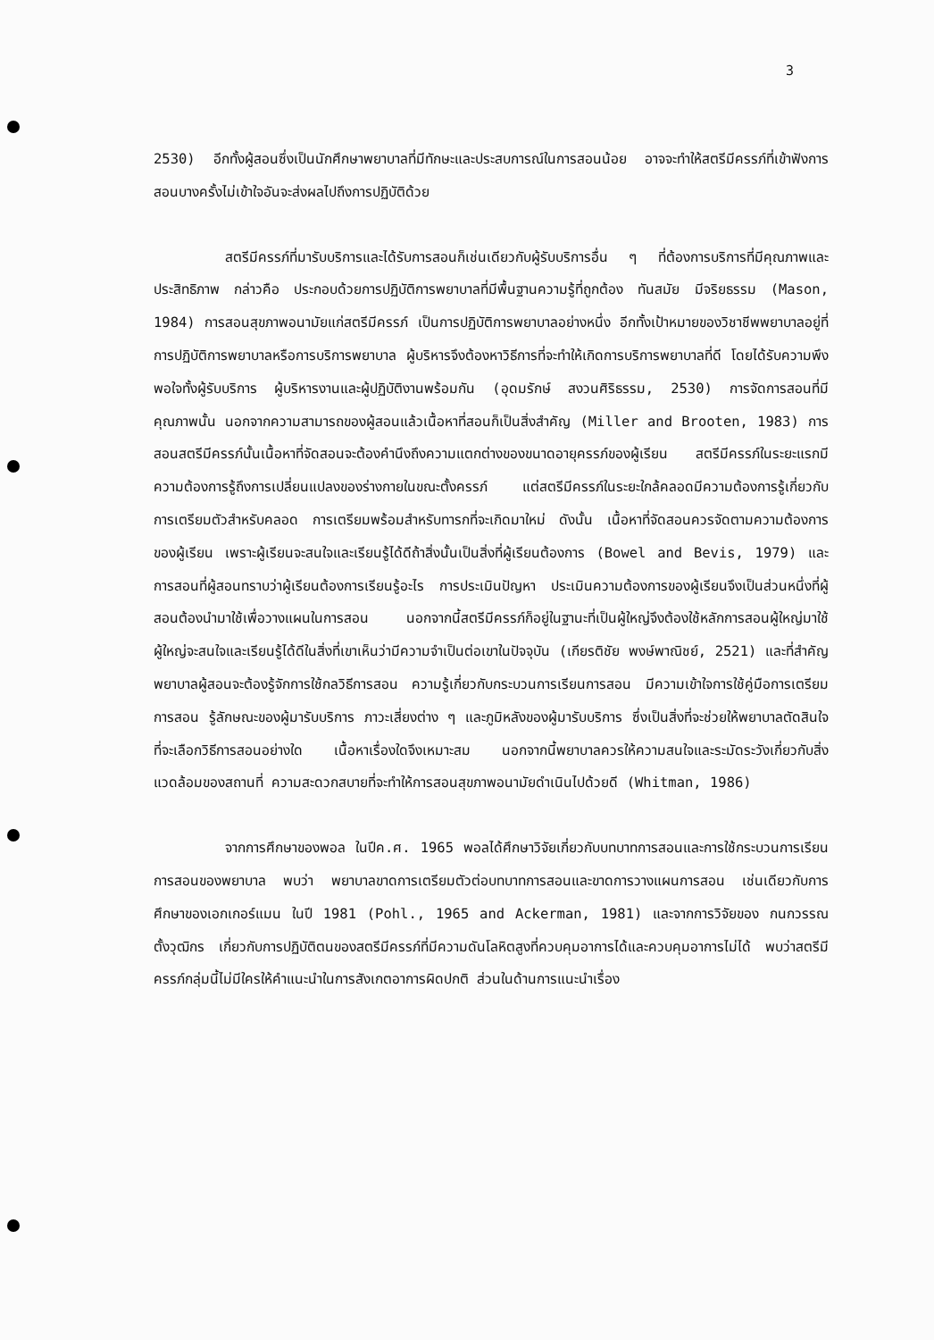3
2530) อีกทั้งผู้สอนซึ่งเป็นนักศึกษาพยาบาลที่มีทักษะและประสบการณ์ในการสอนน้อย อาจจะทำให้สตรีมีครรภ์ที่เข้าฟังการสอนบางครั้งไม่เข้าใจอันจะส่งผลไปถึงการปฏิบัติด้วย
สตรีมีครรภ์ที่มารับบริการและได้รับการสอนก็เช่นเดียวกับผู้รับบริการอื่น ๆ ที่ต้องการบริการที่มีคุณภาพและประสิทธิภาพ กล่าวคือ ประกอบด้วยการปฏิบัติการพยาบาลที่มีพื้นฐานความรู้ที่ถูกต้อง ทันสมัย มีจริยธรรม (Mason, 1984) การสอนสุขภาพอนามัยแก่สตรีมีครรภ์ เป็นการปฏิบัติการพยาบาลอย่างหนึ่ง อีกทั้งเป้าหมายของวิชาชีพพยาบาลอยู่ที่การปฏิบัติการพยาบาลหรือการบริการพยาบาล ผู้บริหารจึงต้องหาวิธีการที่จะทำให้เกิดการบริการพยาบาลที่ดี โดยได้รับความพึงพอใจทั้งผู้รับบริการ ผู้บริหารงานและผู้ปฏิบัติงานพร้อมกัน (อุดมรักษ์ สงวนศิริธรรม, 2530) การจัดการสอนที่มีคุณภาพนั้น นอกจากความสามารถของผู้สอนแล้วเนื้อหาที่สอนก็เป็นสิ่งสำคัญ (Miller and Brooten, 1983) การสอนสตรีมีครรภ์นั้นเนื้อหาที่จัดสอนจะต้องคำนึงถึงความแตกต่างของขนาดอายุครรภ์ของผู้เรียน สตรีมีครรภ์ในระยะแรกมีความต้องการรู้ถึงการเปลี่ยนแปลงของร่างกายในขณะตั้งครรภ์ แต่สตรีมีครรภ์ในระยะใกล้คลอดมีความต้องการรู้เกี่ยวกับการเตรียมตัวสำหรับคลอด การเตรียมพร้อมสำหรับทารกที่จะเกิดมาใหม่ ดังนั้น เนื้อหาที่จัดสอนควรจัดตามความต้องการของผู้เรียน เพราะผู้เรียนจะสนใจและเรียนรู้ได้ดีถ้าสิ่งนั้นเป็นสิ่งที่ผู้เรียนต้องการ (Bowel and Bevis, 1979) และการสอนที่ผู้สอนทราบว่าผู้เรียนต้องการเรียนรู้อะไร การประเมินปัญหา ประเมินความต้องการของผู้เรียนจึงเป็นส่วนหนึ่งที่ผู้สอนต้องนำมาใช้เพื่อวางแผนในการสอน นอกจากนี้สตรีมีครรภ์ก็อยู่ในฐานะที่เป็นผู้ใหญ่จึงต้องใช้หลักการสอนผู้ใหญ่มาใช้ ผู้ใหญ่จะสนใจและเรียนรู้ได้ดีในสิ่งที่เขาเห็นว่ามีความจำเป็นต่อเขาในปัจจุบัน (เกียรติชัย พงษ์พาณิชย์, 2521) และที่สำคัญพยาบาลผู้สอนจะต้องรู้จักการใช้กลวิธีการสอน ความรู้เกี่ยวกับกระบวนการเรียนการสอน มีความเข้าใจการใช้คู่มือการเตรียมการสอน รู้ลักษณะของผู้มารับบริการ ภาวะเสี่ยงต่าง ๆ และภูมิหลังของผู้มารับบริการ ซึ่งเป็นสิ่งที่จะช่วยให้พยาบาลตัดสินใจที่จะเลือกวิธีการสอนอย่างใด เนื้อหาเรื่องใดจึงเหมาะสม นอกจากนี้พยาบาลควรให้ความสนใจและระมัดระวังเกี่ยวกับสิ่งแวดล้อมของสถานที่ ความสะดวกสบายที่จะทำให้การสอนสุขภาพอนามัยดำเนินไปด้วยดี (Whitman, 1986)
จากการศึกษาของพอล ในปีค.ศ. 1965 พอลได้ศึกษาวิจัยเกี่ยวกับบทบาทการสอนและการใช้กระบวนการเรียนการสอนของพยาบาล พบว่า พยาบาลขาดการเตรียมตัวต่อบทบาทการสอนและขาดการวางแผนการสอน เช่นเดียวกับการศึกษาของเอกเกอร์แมน ในปี 1981 (Pohl., 1965 and Ackerman, 1981) และจากการวิจัยของ กนกวรรณ ตั้งวุฒิกร เกี่ยวกับการปฏิบัติตนของสตรีมีครรภ์ที่มีความดันโลหิตสูงที่ควบคุมอาการได้และควบคุมอาการไม่ได้ พบว่าสตรีมีครรภ์กลุ่มนี้ไม่มีใครให้คำแนะนำในการสังเกตอาการผิดปกติ ส่วนในด้านการแนะนำเรื่อง